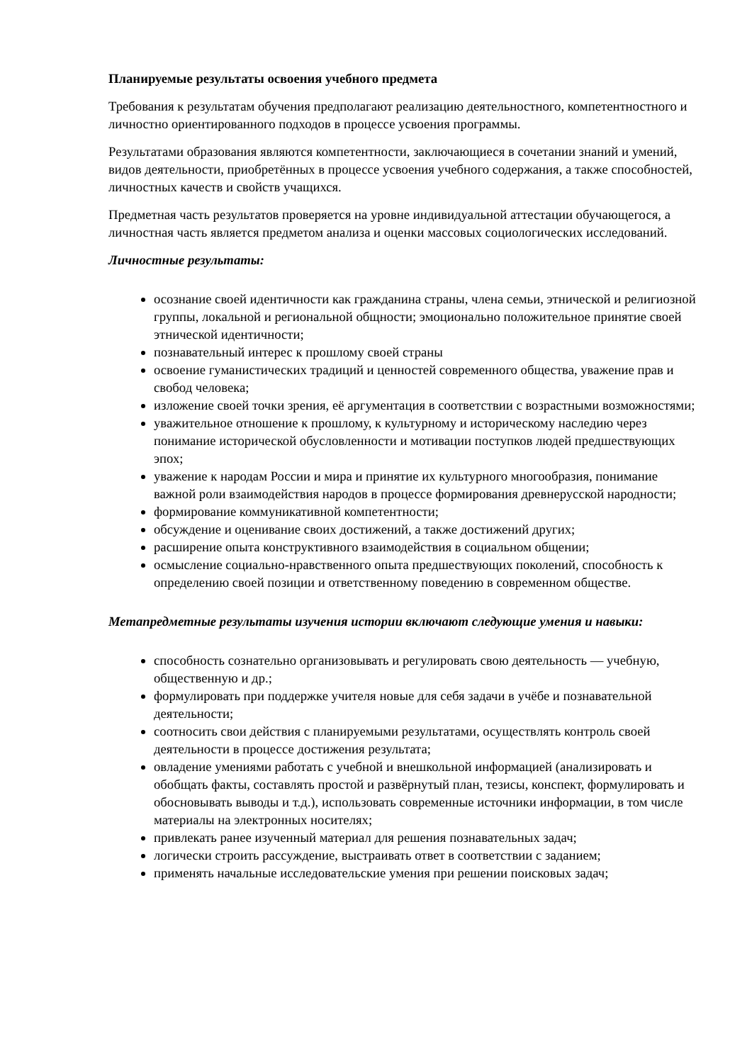Планируемые результаты освоения учебного предмета
Требования к результатам обучения предполагают реализацию деятельностного, компетентностного и личностно ориентированного подходов в процессе усвоения программы.
Результатами образования являются компетентности, заключающиеся в сочетании знаний и умений, видов деятельности, приобретённых в процессе усвоения учебного содержания, а также способностей, личностных качеств и свойств учащихся.
Предметная часть результатов проверяется на уровне индивидуальной аттестации обучающегося, а личностная часть является предметом анализа и оценки массовых социологических исследований.
Личностные результаты:
осознание своей идентичности как гражданина страны, члена семьи, этнической и религиозной группы, локальной и региональной общности; эмоционально положительное принятие своей этнической идентичности;
познавательный интерес к прошлому своей страны
освоение гуманистических традиций и ценностей современного общества, уважение прав и свобод человека;
изложение своей точки зрения, её аргументация в соответствии с возрастными возможностями;
уважительное отношение к прошлому, к культурному и историческому наследию через понимание исторической обусловленности и мотивации поступков людей предшествующих эпох;
уважение к народам России и мира и принятие их культурного многообразия, понимание важной роли взаимодействия народов в процессе формирования древнерусской народности;
формирование коммуникативной компетентности;
обсуждение и оценивание своих достижений, а также достижений других;
расширение опыта конструктивного взаимодействия в социальном общении;
осмысление социально-нравственного опыта предшествующих поколений, способность к определению своей позиции и ответственному поведению в современном обществе.
Метапредметные результаты изучения истории включают следующие умения и навыки:
способность сознательно организовывать и регулировать свою деятельность — учебную, общественную и др.;
формулировать при поддержке учителя новые для себя задачи в учёбе и познавательной деятельности;
соотносить свои действия с планируемыми результатами, осуществлять контроль своей деятельности в процессе достижения результата;
овладение умениями работать с учебной и внешкольной информацией (анализировать и обобщать факты, составлять простой и развёрнутый план, тезисы, конспект, формулировать и обосновывать выводы и т.д.), использовать современные источники информации, в том числе материалы на электронных носителях;
привлекать ранее изученный материал для решения познавательных задач;
логически строить рассуждение, выстраивать ответ в соответствии с заданием;
применять начальные исследовательские умения при решении поисковых задач;